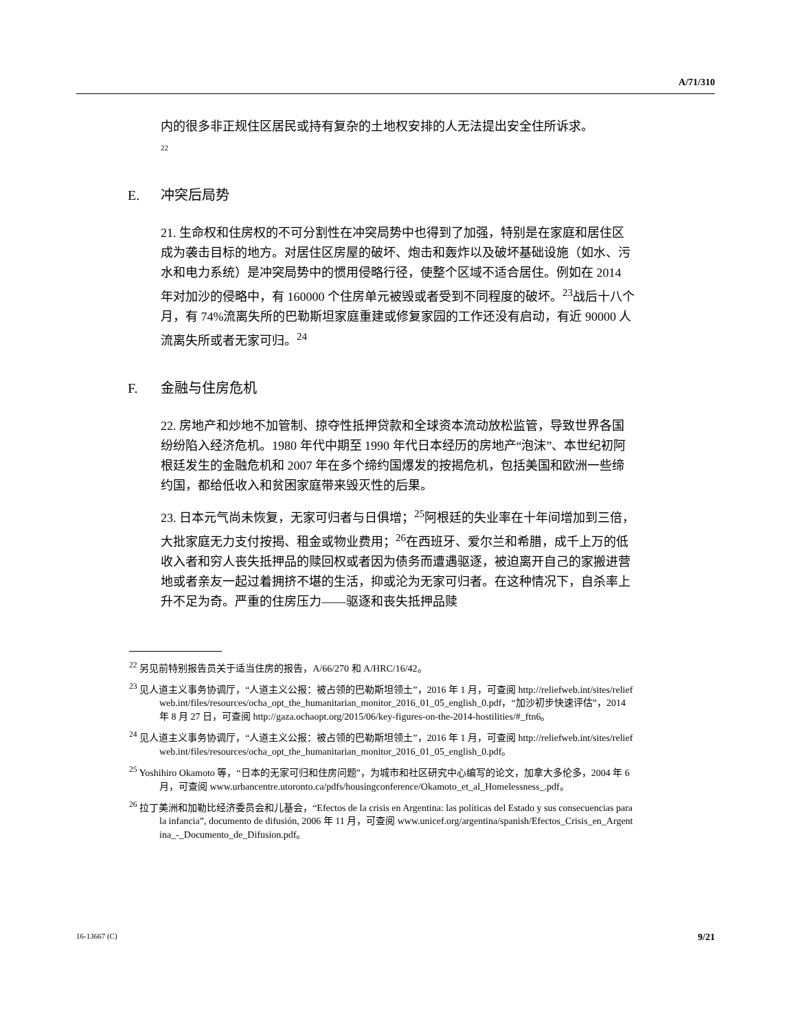A/71/310
内的很多非正规住区居民或持有复杂的土地权安排的人无法提出安全住所诉求。
22
E. 冲突后局势
21. 生命权和住房权的不可分割性在冲突局势中也得到了加强，特别是在家庭和居住区成为袭击目标的地方。对居住区房屋的破坏、炮击和轰炸以及破坏基础设施（如水、污水和电力系统）是冲突局势中的惯用侵略行径，使整个区域不适合居住。例如在 2014 年对加沙的侵略中，有 160000 个住房单元被毁或者受到不同程度的破坏。<sup>23</sup>战后十八个月，有 74%流离失所的巴勒斯坦家庭重建或修复家园的工作还没有启动，有近 90000 人流离失所或者无家可归。<sup>24</sup>
F. 金融与住房危机
22. 房地产和炒地不加管制、掠夺性抵押贷款和全球资本流动放松监管，导致世界各国纷纷陷入经济危机。1980 年代中期至 1990 年代日本经历的房地产“泡沫”、本世纪初阿根廷发生的金融危机和 2007 年在多个缔约国爆发的按揭危机，包括美国和欧洲一些缔约国，都给低收入和贫困家庭带来毁灭性的后果。
23. 日本元气尚未恢复，无家可归者与日俱增；<sup>25</sup>阿根廷的失业率在十年间增加到三倍，大批家庭无力支付按揭、租金或物业费用；<sup>26</sup>在西班牙、爱尔兰和希腊，成千上万的低收入者和穷人丧失抵押品的赎回权或者因为债务而遭遇驱逐，被迫离开自己的家搬进营地或者亲友一起过着拥挤不堪的生活，抑或沦为无家可归者。在这种情况下，自杀率上升不足为奇。严重的住房压力——驱逐和丧失抵押品赎
<sup>22</sup> 另见前特别报告员关于适当住房的报告，A/66/270 和 A/HRC/16/42。
<sup>23</sup> 见人道主义事务协调厅，“人道主义公报：被占领的巴勒斯坦领土”，2016 年 1 月，可查阅 http://reliefweb.int/sites/reliefweb.int/files/resources/ocha_opt_the_humanitarian_monitor_2016_01_05_english_0.pdf，“加沙初步快速评估”，2014 年 8 月 27 日，可查阅 http://gaza.ochaopt.org/2015/06/key-figures-on-the-2014-hostilities/#_ftn6。
<sup>24</sup> 见人道主义事务协调厅，“人道主义公报：被占领的巴勒斯坦领土”，2016 年 1 月，可查阅 http://reliefweb.int/sites/reliefweb.int/files/resources/ocha_opt_the_humanitarian_monitor_2016_01_05_english_0.pdf。
<sup>25</sup> Yoshihiro Okamoto 等，“日本的无家可归和住房问题”，为城市和社区研究中心编写的论文，加拿大多伦多，2004 年 6 月，可查阅 www.urbancentre.utoronto.ca/pdfs/housingconference/Okamoto_et_al_Homelessness_.pdf。
<sup>26</sup> 拉丁美洲和加勒比经济委员会和儿基会，“Efectos de la crisis en Argentina: las políticas del Estado y sus consecuencias para la infancia”, documento de difusión, 2006 年 11 月，可查阅 www.unicef.org/argentina/spanish/Efectos_Crisis_en_Argentina_-_Documento_de_Difusion.pdf。
16-13667 (C) 9/21